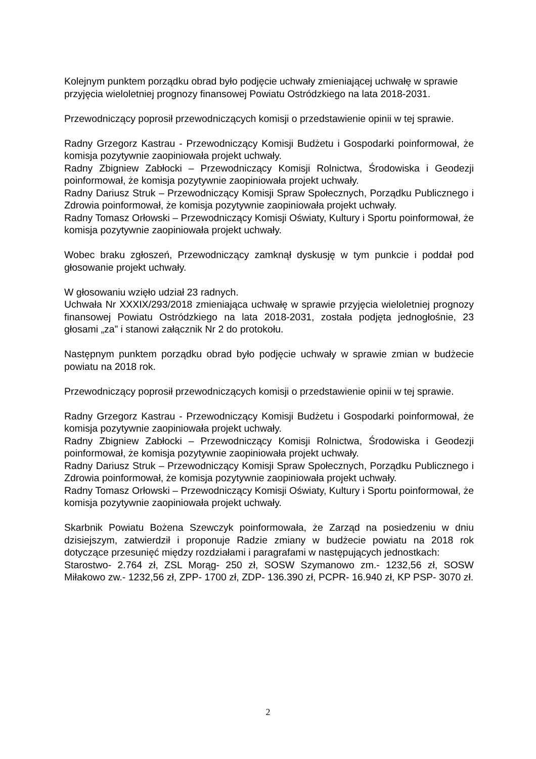Kolejnym punktem porządku obrad było podjęcie uchwały zmieniającej uchwałę w sprawie przyjęcia wieloletniej prognozy finansowej Powiatu Ostródzkiego na lata 2018-2031.
Przewodniczący poprosił przewodniczących komisji o przedstawienie opinii w tej sprawie.
Radny Grzegorz Kastrau - Przewodniczący Komisji Budżetu i Gospodarki poinformował, że komisja pozytywnie zaopiniowała projekt uchwały.
Radny Zbigniew Zabłocki – Przewodniczący Komisji Rolnictwa, Środowiska i Geodezji poinformował, że komisja pozytywnie zaopiniowała projekt uchwały.
Radny Dariusz Struk – Przewodniczący Komisji Spraw Społecznych, Porządku Publicznego i Zdrowia poinformował, że komisja pozytywnie zaopiniowała projekt uchwały.
Radny Tomasz Orłowski – Przewodniczący Komisji Oświaty, Kultury i Sportu poinformował, że komisja pozytywnie zaopiniowała projekt uchwały.
Wobec braku zgłoszeń, Przewodniczący zamknął dyskusję w tym punkcie i poddał pod głosowanie projekt uchwały.
W głosowaniu wzięło udział 23 radnych.
Uchwała Nr XXXIX/293/2018 zmieniająca uchwałę w sprawie przyjęcia wieloletniej prognozy finansowej Powiatu Ostródzkiego na lata 2018-2031, została podjęta jednogłośnie, 23 głosami „za” i stanowi załącznik Nr 2 do protokołu.
Następnym punktem porządku obrad było podjęcie uchwały w sprawie zmian w budżecie powiatu na 2018 rok.
Przewodniczący poprosił przewodniczących komisji o przedstawienie opinii w tej sprawie.
Radny Grzegorz Kastrau - Przewodniczący Komisji Budżetu i Gospodarki poinformował, że komisja pozytywnie zaopiniowała projekt uchwały.
Radny Zbigniew Zabłocki – Przewodniczący Komisji Rolnictwa, Środowiska i Geodezji poinformował, że komisja pozytywnie zaopiniowała projekt uchwały.
Radny Dariusz Struk – Przewodniczący Komisji Spraw Społecznych, Porządku Publicznego i Zdrowia poinformował, że komisja pozytywnie zaopiniowała projekt uchwały.
Radny Tomasz Orłowski – Przewodniczący Komisji Oświaty, Kultury i Sportu poinformował, że komisja pozytywnie zaopiniowała projekt uchwały.
Skarbnik Powiatu Bożena Szewczyk poinformowała, że Zarząd na posiedzeniu w dniu dzisiejszym, zatwierdził i proponuje Radzie zmiany w budżecie powiatu na 2018 rok dotyczące przesunięć między rozdziałami i paragrafami w następujących jednostkach:
Starostwo- 2.764 zł, ZSL Morąg- 250 zł, SOSW Szymanowo zm.- 1232,56 zł, SOSW Miłakowo zw.- 1232,56 zł, ZPP- 1700 zł, ZDP- 136.390 zł, PCPR- 16.940 zł, KP PSP- 3070 zł.
2